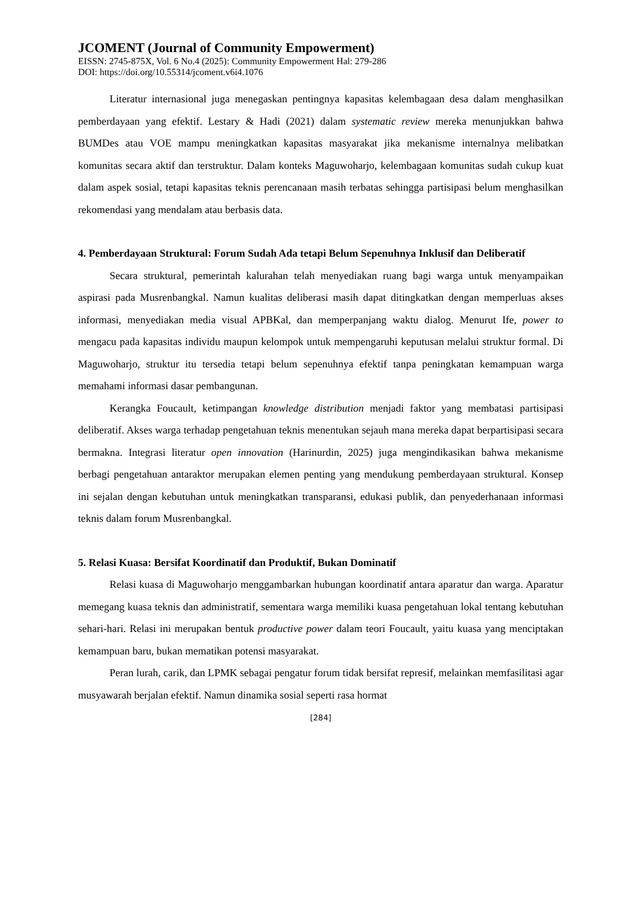JCOMENT (Journal of Community Empowerment)
EISSN: 2745-875X, Vol. 6 No.4 (2025): Community Empowerment Hal: 279-286
DOI: https://doi.org/10.55314/jcoment.v6i4.1076
Literatur internasional juga menegaskan pentingnya kapasitas kelembagaan desa dalam menghasilkan pemberdayaan yang efektif. Lestary & Hadi (2021) dalam systematic review mereka menunjukkan bahwa BUMDes atau VOE mampu meningkatkan kapasitas masyarakat jika mekanisme internalnya melibatkan komunitas secara aktif dan terstruktur. Dalam konteks Maguwoharjo, kelembagaan komunitas sudah cukup kuat dalam aspek sosial, tetapi kapasitas teknis perencanaan masih terbatas sehingga partisipasi belum menghasilkan rekomendasi yang mendalam atau berbasis data.
4. Pemberdayaan Struktural: Forum Sudah Ada tetapi Belum Sepenuhnya Inklusif dan Deliberatif
Secara struktural, pemerintah kalurahan telah menyediakan ruang bagi warga untuk menyampaikan aspirasi pada Musrenbangkal. Namun kualitas deliberasi masih dapat ditingkatkan dengan memperluas akses informasi, menyediakan media visual APBKal, dan memperpanjang waktu dialog. Menurut Ife, power to mengacu pada kapasitas individu maupun kelompok untuk mempengaruhi keputusan melalui struktur formal. Di Maguwoharjo, struktur itu tersedia tetapi belum sepenuhnya efektif tanpa peningkatan kemampuan warga memahami informasi dasar pembangunan.
Kerangka Foucault, ketimpangan knowledge distribution menjadi faktor yang membatasi partisipasi deliberatif. Akses warga terhadap pengetahuan teknis menentukan sejauh mana mereka dapat berpartisipasi secara bermakna. Integrasi literatur open innovation (Harinurdin, 2025) juga mengindikasikan bahwa mekanisme berbagi pengetahuan antaraktor merupakan elemen penting yang mendukung pemberdayaan struktural. Konsep ini sejalan dengan kebutuhan untuk meningkatkan transparansi, edukasi publik, dan penyederhanaan informasi teknis dalam forum Musrenbangkal.
5. Relasi Kuasa: Bersifat Koordinatif dan Produktif, Bukan Dominatif
Relasi kuasa di Maguwoharjo menggambarkan hubungan koordinatif antara aparatur dan warga. Aparatur memegang kuasa teknis dan administratif, sementara warga memiliki kuasa pengetahuan lokal tentang kebutuhan sehari-hari. Relasi ini merupakan bentuk productive power dalam teori Foucault, yaitu kuasa yang menciptakan kemampuan baru, bukan mematikan potensi masyarakat.
Peran lurah, carik, dan LPMK sebagai pengatur forum tidak bersifat represif, melainkan memfasilitasi agar musyawarah berjalan efektif. Namun dinamika sosial seperti rasa hormat
[284]